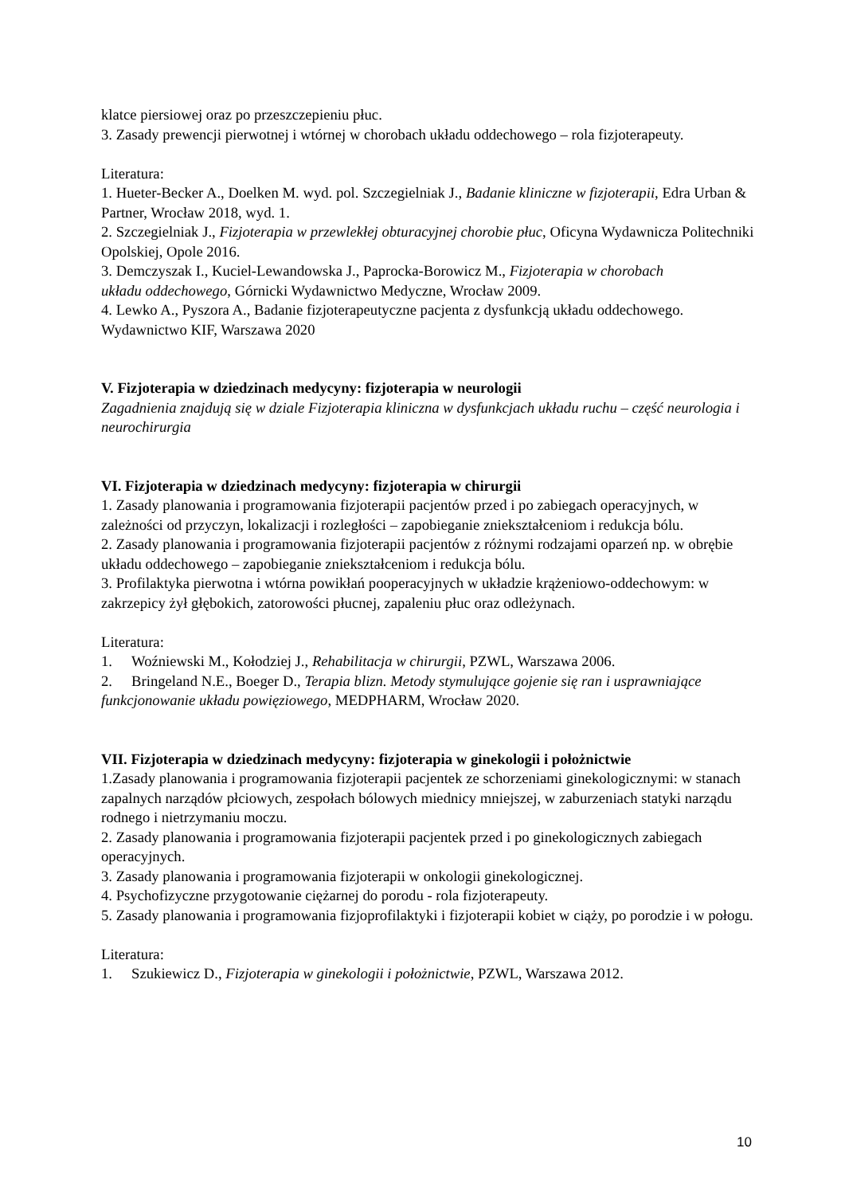klatce piersiowej oraz po przeszczepieniu płuc.
3. Zasady prewencji pierwotnej i wtórnej w chorobach układu oddechowego – rola fizjoterapeuty.
Literatura:
1. Hueter-Becker A., Doelken M. wyd. pol. Szczegielniak J., Badanie kliniczne w fizjoterapii, Edra Urban & Partner, Wrocław 2018, wyd. 1.
2. Szczegielniak J., Fizjoterapia w przewlekłej obturacyjnej chorobie płuc, Oficyna Wydawnicza Politechniki Opolskiej, Opole 2016.
3. Demczyszak I., Kuciel-Lewandowska J., Paprocka-Borowicz M., Fizjoterapia w chorobach
układu oddechowego, Górnicki Wydawnictwo Medyczne, Wrocław 2009.
4. Lewko A., Pyszora A., Badanie fizjoterapeutyczne pacjenta z dysfunkcją układu oddechowego. Wydawnictwo KIF, Warszawa 2020
V. Fizjoterapia w dziedzinach medycyny: fizjoterapia w neurologii
Zagadnienia znajdują się w dziale Fizjoterapia kliniczna w dysfunkcjach układu ruchu – część neurologia i neurochirurgia
VI. Fizjoterapia w dziedzinach medycyny: fizjoterapia w chirurgii
1. Zasady planowania i programowania fizjoterapii pacjentów przed i po zabiegach operacyjnych, w zależności od przyczyn, lokalizacji i rozległości – zapobieganie zniekształceniom i redukcja bólu.
2. Zasady planowania i programowania fizjoterapii pacjentów z różnymi rodzajami oparzeń np. w obrębie układu oddechowego – zapobieganie zniekształceniom i redukcja bólu.
3. Profilaktyka pierwotna i wtórna powikłań pooperacyjnych w układzie krążeniowo-oddechowym: w zakrzepicy żył głębokich, zatorowości płucnej, zapaleniu płuc oraz odleżynach.
Literatura:
1. Woźniewski M., Kołodziej J., Rehabilitacja w chirurgii, PZWL, Warszawa 2006.
2. Bringeland N.E., Boeger D., Terapia blizn. Metody stymulujące gojenie się ran i usprawniające funkcjonowanie układu powięziowego, MEDPHARM, Wrocław 2020.
VII. Fizjoterapia w dziedzinach medycyny: fizjoterapia w ginekologii i położnictwie
1.Zasady planowania i programowania fizjoterapii pacjentek ze schorzeniami ginekologicznymi: w stanach zapalnych narządów płciowych, zespołach bólowych miednicy mniejszej, w zaburzeniach statyki narządu rodnego i nietrzymaniu moczu.
2. Zasady planowania i programowania fizjoterapii pacjentek przed i po ginekologicznych zabiegach operacyjnych.
3. Zasady planowania i programowania fizjoterapii w onkologii ginekologicznej.
4. Psychofizyczne przygotowanie ciężarnej do porodu - rola fizjoterapeuty.
5. Zasady planowania i programowania fizjoprofilaktyki i fizjoterapii kobiet w ciąży, po porodzie i w połogu.
Literatura:
1. Szukiewicz D., Fizjoterapia w ginekologii i położnictwie, PZWL, Warszawa 2012.
10